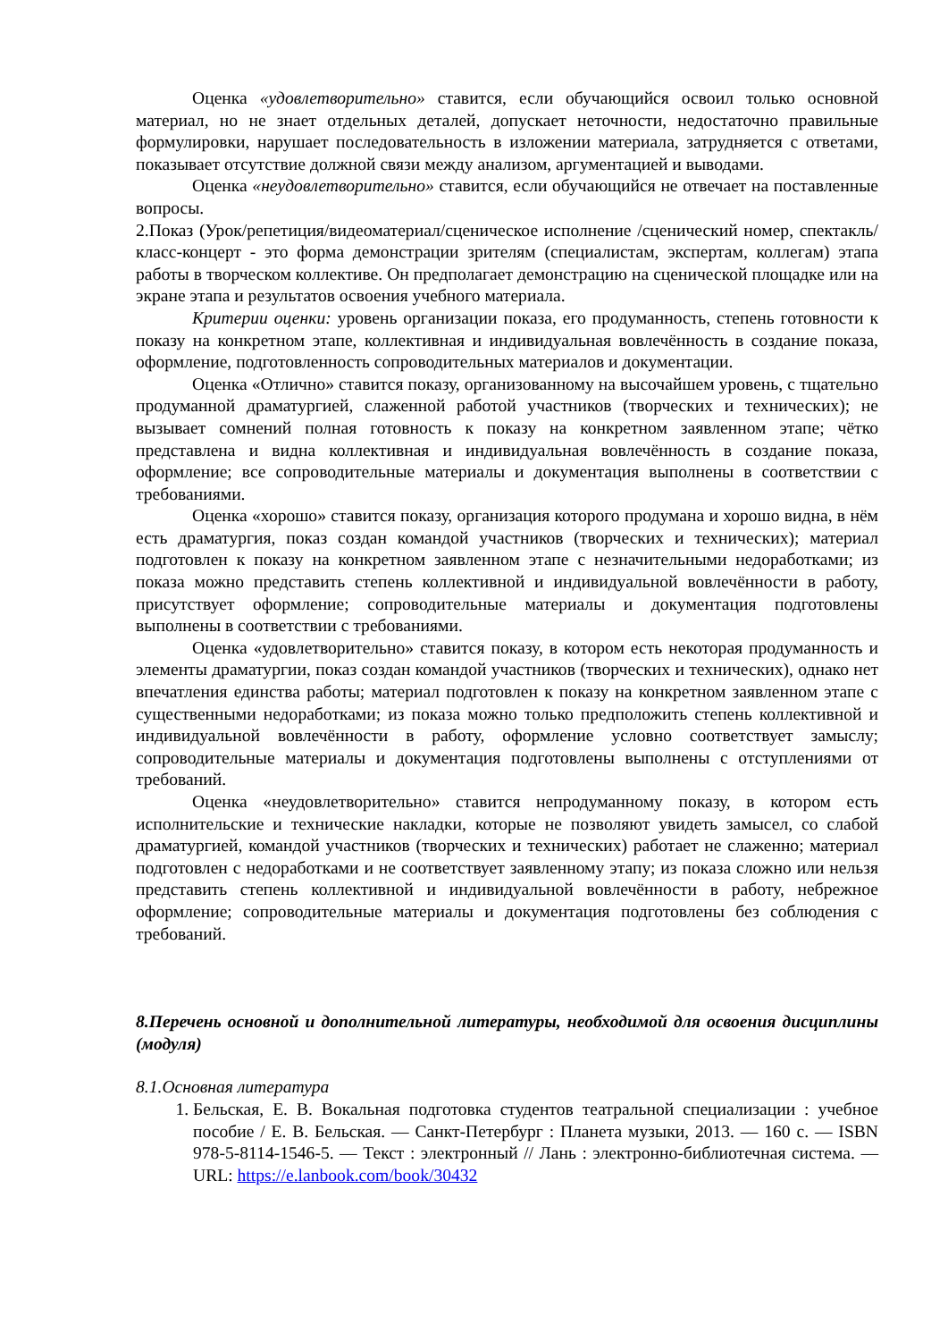Оценка «удовлетворительно» ставится, если обучающийся освоил только основной материал, но не знает отдельных деталей, допускает неточности, недостаточно правильные формулировки, нарушает последовательность в изложении материала, затрудняется с ответами, показывает отсутствие должной связи между анализом, аргументацией и выводами.
Оценка «неудовлетворительно» ставится, если обучающийся не отвечает на поставленные вопросы.
2.Показ (Урок/репетиция/видеоматериал/сценическое исполнение /сценический номер, спектакль/ класс-концерт - это форма демонстрации зрителям (специалистам, экспертам, коллегам) этапа работы в творческом коллективе. Он предполагает демонстрацию на сценической площадке или на экране этапа и результатов освоения учебного материала.
Критерии оценки: уровень организации показа, его продуманность, степень готовности к показу на конкретном этапе, коллективная и индивидуальная вовлечённость в создание показа, оформление, подготовленность сопроводительных материалов и документации.
Оценка «Отлично» ставится показу, организованному на высочайшем уровень, с тщательно продуманной драматургией, слаженной работой участников (творческих и технических); не вызывает сомнений полная готовность к показу на конкретном заявленном этапе; чётко представлена и видна коллективная и индивидуальная вовлечённость в создание показа, оформление; все сопроводительные материалы и документация выполнены в соответствии с требованиями.
Оценка «хорошо» ставится показу, организация которого продумана и хорошо видна, в нём есть драматургия, показ создан командой участников (творческих и технических); материал подготовлен к показу на конкретном заявленном этапе с незначительными недоработками; из показа можно представить степень коллективной и индивидуальной вовлечённости в работу, присутствует оформление; сопроводительные материалы и документация подготовлены выполнены в соответствии с требованиями.
Оценка «удовлетворительно» ставится показу, в котором есть некоторая продуманность и элементы драматургии, показ создан командой участников (творческих и технических), однако нет впечатления единства работы; материал подготовлен к показу на конкретном заявленном этапе с существенными недоработками; из показа можно только предположить степень коллективной и индивидуальной вовлечённости в работу, оформление условно соответствует замыслу; сопроводительные материалы и документация подготовлены выполнены с отступлениями от требований.
Оценка «неудовлетворительно» ставится непродуманному показу, в котором есть исполнительские и технические накладки, которые не позволяют увидеть замысел, со слабой драматургией, командой участников (творческих и технических) работает не слаженно; материал подготовлен с недоработками и не соответствует заявленному этапу; из показа сложно или нельзя представить степень коллективной и индивидуальной вовлечённости в работу, небрежное оформление; сопроводительные материалы и документация подготовлены без соблюдения с требований.
8.Перечень основной и дополнительной литературы, необходимой для освоения дисциплины (модуля)
8.1.Основная литература
1. Бельская, Е. В. Вокальная подготовка студентов театральной специализации : учебное пособие / Е. В. Бельская. — Санкт-Петербург : Планета музыки, 2013. — 160 с. — ISBN 978-5-8114-1546-5. — Текст : электронный // Лань : электронно-библиотечная система. — URL: https://e.lanbook.com/book/30432